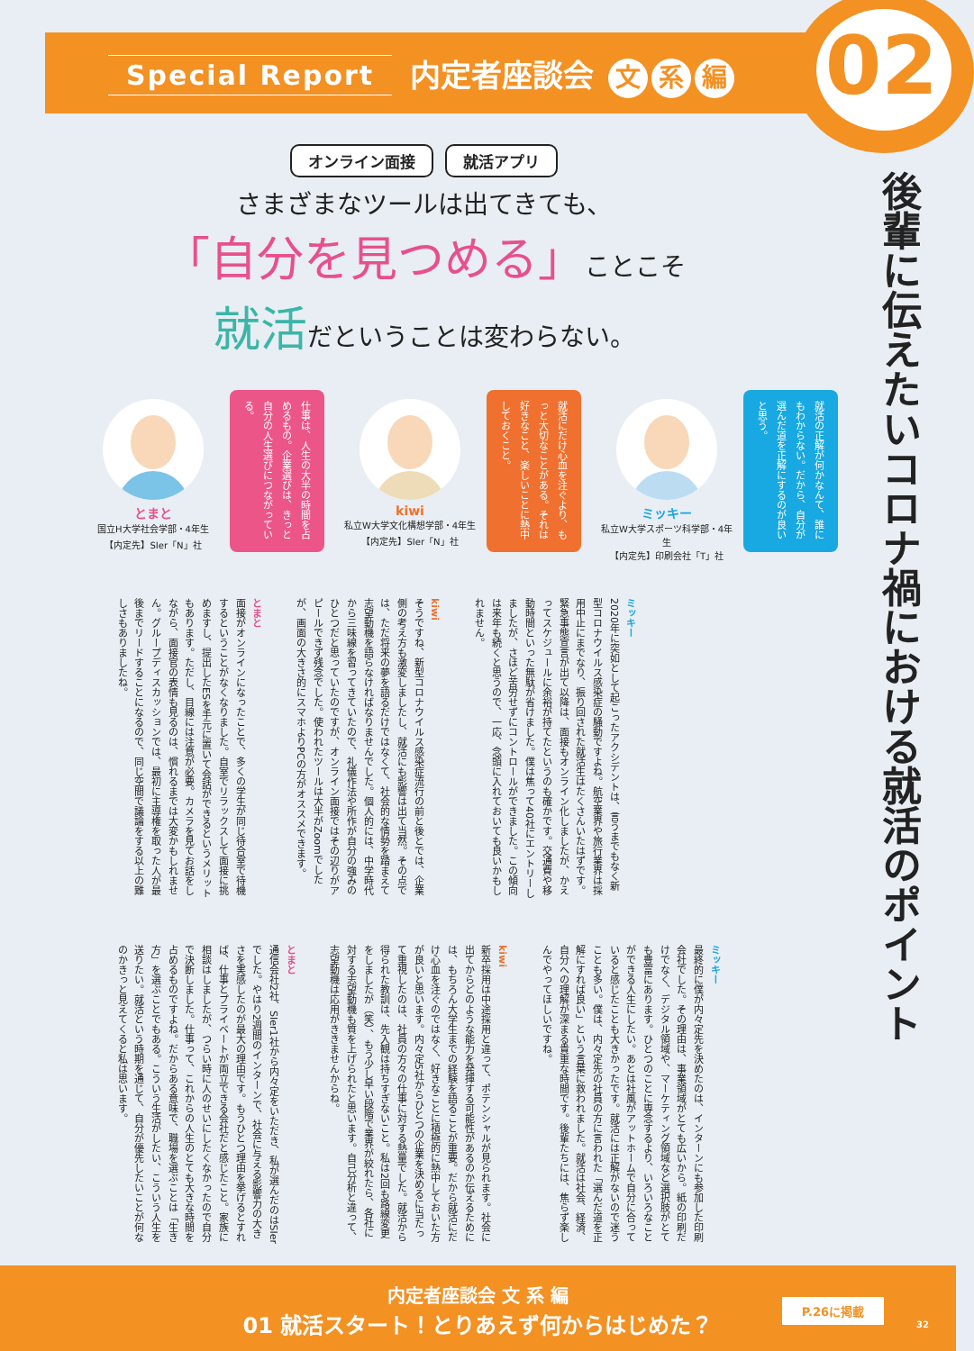Special Report 内定者座談会 文 系 編
02
後輩に伝えたいコロナ禍における就活のポイント
オンライン面接 就活アプリ
さまざまなツールは出てきても、
「自分を見つめる」ことこそ
就活だということは変わらない。
とまと
国立H大学社会学部・4年生
【内定先】SIer「N」社
仕事は、人生の大半の時間を占めるもの。企業選びは、きっと自分の人生選びにつながっている。
kiwi
私立W大学文化構想学部・4年生
【内定先】SIer「N」社
就活にだけ心血を注ぐより、もっと大切なことがある。それは好きなこと、楽しいことに熱中しておくこと。
ミッキー
私立W大学スポーツ科学部・4年生
【内定先】印刷会社「T」社
就活の正解が何かなんて、誰にもわからない。だから、自分が選んだ道を正解にするのが良いと思う。
ミッキー
2020年に突如として起こったアクシデントは、言うまでもなく新型コロナウイルス感染症の騒動ですよね。航空業界や旅行業界は採用中止にまでなり、振り回された就活生はたくさんいたはずです。緊急事態宣言が出て以降は、面接もオンライン化しましたが、かえってスケジュールに余裕が持てたというのも確かです。交通費や移動時間といった無駄が省けました。僕は焦って40社にエントリーしましたが、さほど苦労せずにコントロールができました。この傾向は来年も続くと思うので、一応、念頭に入れておいても良いかもしれません。
kiwi
そうですね、新型コロナウイルス感染症流行の前と後とでは、企業側の考え方も激変しましたし、就活にも影響は出て当然。その点では、ただ将来の夢を語るだけではなくて、社会的な情勢を踏まえて志望動機を語らなければなりませんでした。個人的には、中学時代から三味線を習ってきていたので、礼儀作法や所作が自分の強みのひとつだと思っていたのですが、オンライン面接ではその辺りがアピールできず残念でした。使われたツールは大半がZoomでしたが、画面の大きさ的にスマホよりPCの方がオススメできます。
とまと
面接がオンラインになったことで、多くの学生が同じ待合室で待機するということがなくなりました。自室でリラックスして面接に挑めますし、提出したESを手元に置いて会話ができるというメリットもあります。ただし、目線には注意が必要。カメラを見てお話をしながら、面接官の表情も見るのは、慣れるまでは大変かもしれません。グループディスカッションでは、最初に主導権を取った人が最後までリードすることになるので、同じ空間で議論をする以上の難しさもありましたね。
ミッキー
最終的に僕が内々定先を決めたのは、インターンにも参加した印刷会社でした。その理由は、事業領域がとても広いから。紙の印刷だけでなく、デジタル領域や、マーケティング領域など選択肢がとても豊富にあります。ひとつのことに専念するより、いろいろなことができる人生にしたい。あとは社風がアットホームで自分に合っていると感じたことも大きかったです。就活には正解がないので迷うことも多い。僕は、内々定先の社員の方に言われた「選んだ道を正解にすれば良い」という言葉に救われました。就活は社会、経済、自分への理解が深まる貴重な時間です。後輩たちには、焦らず楽しんでやってほしいですね。
kiwi
新卒採用は中途採用と違って、ポテンシャルが見られます。社会に出てからどのような能力を発揮する可能性があるのか伝えるためには、もちろん大学生までの経験を語ることが重要。だから就活にだけ心血を注ぐのではなく、好きなことに積極的に熱中しておいた方が良いと思います。内々定5社からひとつの企業を決めるに当たって重視したのは、社員の方々の仕事に対する熱量でした。就活から得られた教訓は、先入観は持ちすぎないこと。私は2回も路線変更をしましたが（笑）、もう少し早い段階で業界が絞れたら、各社に対する志望動機も質を上げられたと思います。自己分析と違って、志望動機は応用がききませんからね。
とまと
通信会社2社、SIer1社から内々定をいただき、私が選んだのはSIerでした。やはり2週間のインターンで、社会に与える影響力の大きさを実感したのが最大の理由です。もうひとつ理由を挙げるとすれば、仕事とプライベートが両立できる会社だと感じたこと。家族に相談はしましたが、つらい時に人のせいにしたくなかったので自分で決断しました。仕事って、これからの人生のとても大きな時間を占めるものですよね。だからある意味で、職場を選ぶことは「生き方」を選ぶことでもある。こういう生活がしたい、こういう人生を送りたい。就活という時期を通じて、自分が優先したいことが何なのかきっと見えてくると私は思います。
内定者座談会 文 系 編
01 就活スタート！とりあえず何からはじめた？
P.26に掲載
32